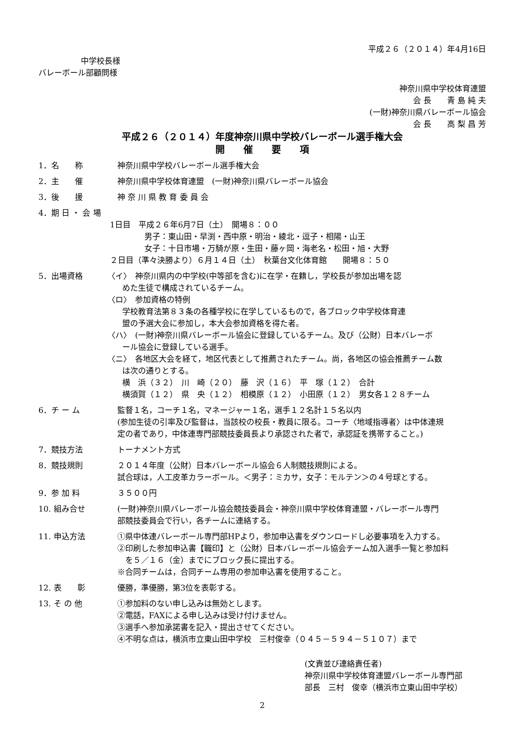平成２６（２０１４）年4月16日
中学校長様
バレーボール部顧問様
神奈川県中学校体育連盟
会 長　　青 島 純 夫
(一財)神奈川県バレーボール協会
会 長　　高 梨 昌 芳
平成２６（２０１４）年度神奈川県中学校バレーボール選手権大会
開　　催　　要　　項
1．名　　称 神奈川県中学校バレーボール選手権大会
2．主　　催 神奈川県中学校体育連盟　(一財)神奈川県バレーボール協会
3．後　　援 神 奈 川 県 教 育 委 員 会
4．期 日 ・ 会 場
1日目　平成２６年6月7日（土）　開場８：００
男子：東山田・早渕・西中原・明治・綾北・逗子・相陽・山王
女子：十日市場・万騎が原・生田・藤ヶ岡・海老名・松田・旭・大野
２日目（準々決勝より）６月１４日（土）　秋葉台文化体育館　　開場８：５０
5．出場資格 〈イ〉　神奈川県内の中学校(中等部を含む)に在学・在籍し，学校長が参加出場を認
めた生徒で構成されているチーム。
〈ロ〉　参加資格の特例
学校教育法第８３条の各種学校に在学しているもので，各ブロック中学校体育連
盟の予選大会に参加し，本大会参加資格を得た者。
〈ハ〉　(一財)神奈川県バレーボール協会に登録しているチーム。及び（公財）日本バレーボ
ール協会に登録している選手。
〈ニ〉　各地区大会を経て，地区代表として推薦されたチーム。尚，各地区の協会推薦チーム数
は次の通りとする。
横　浜（３２）　川　崎（２０）　藤　沢（１６）　平　塚（１２）　合計
横須賀（１２）　県　央（１２）　相模原（１２）　小田原（１２）　男女各１２８チーム
6．チ ー ム 監督１名，コーチ１名，マネージャー１名，選手１２名計１５名以内
(参加生徒の引率及び監督は，当該校の校長・教員に限る。コーチ〈地域指導者〉は中体連規
定の者であり，中体連専門部競技委員長より承認された者で，承認証を携帯すること。)
7．競技方法 トーナメント方式
8．競技規則 ２０１４年度（公財）日本バレーボール協会６人制競技規則による。
試合球は，人工皮革カラーボール。＜男子：ミカサ，女子：モルテン＞の４号球とする。
9．参 加 料 ３５００円
10. 組み合せ (一財)神奈川県バレーボール協会競技委員会・神奈川県中学校体育連盟・バレーボール専門
部競技委員会で行い，各チームに連絡する。
11. 申込方法 ①県中体連バレーボール専門部HPより，参加申込書をダウンロードし必要事項を入力する。
②印刷した参加申込書【職印】と（公財）日本バレーボール協会チーム加入選手一覧と参加料
　を５／１６（金）までにブロック長に提出する。
※合同チームは，合同チーム専用の参加申込書を使用すること。
12. 表　　彰 優勝，準優勝，第3位を表彰する。
13. そ の 他 ①参加料のない申し込みは無効とします。
②電話，FAXによる申し込みは受け付けません。
③選手へ参加承諾書を記入・提出させてください。
④不明な点は，横浜市立東山田中学校　三村俊幸（０４５－５９４－５１０７）まで
(文責並び連絡責任者)
神奈川県中学校体育連盟バレーボール専門部
部長　三村　俊幸（横浜市立東山田中学校）
2